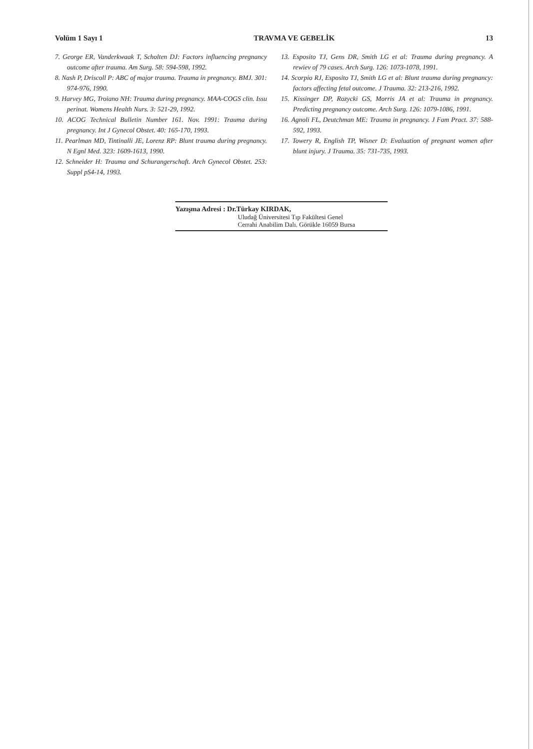Volüm 1 Sayı 1 TRAVMA VE GEBELİK 13
7. George ER, Vanderkwaak T, Scholten DJ: Factors influencing pregnancy outcome after trauma. Am Surg. 58: 594-598, 1992.
8. Nash P, Driscoll P: ABC of major trauma. Trauma in pregnancy. BMJ. 301: 974-976, 1990.
9. Harvey MG, Troiano NH: Trauma during pregnancy. MAA-COGS clin. Issu perinat. Womens Health Nurs. 3: 521-29, 1992.
10. ACOG Technical Bulletin Number 161. Nov. 1991: Trauma during pregnancy. Int J Gynecol Obstet. 40: 165-170, 1993.
11. Pearlman MD, Tintinalli JE, Lorenz RP: Blunt trauma during pregnancy. N Egnl Med. 323: 1609-1613, 1990.
12. Schneider H: Trauma and Schurangerschaft. Arch Gynecol Obstet. 253: Suppl pS4-14, 1993.
13. Esposito TJ, Gens DR, Smith LG et al: Trauma during pregnancy. A rewiev of 79 cases. Arch Surg. 126: 1073-1078, 1991.
14. Scorpio RJ, Esposito TJ, Smith LG et al: Blunt trauma during pregnancy: factors affecting fetal outcome. J Trauma. 32: 213-216, 1992.
15. Kissinger DP, Rozycki GS, Morris JA et al: Trauma in pregnancy. Predicting pregnancy outcome. Arch Surg. 126: 1079-1086, 1991.
16. Agnoli FL, Deutchman ME: Trauma in pregnancy. J Fam Pract. 37: 588-592, 1993.
17. Towery R, English TP, Wisner D: Evaluation of pregnant women after blunt injury. J Trauma. 35: 731-735, 1993.
Yazışma Adresi : Dr.Türkay KIRDAK,
Uludağ Üniversitesi Tıp Fakültesi Genel
Cerrahi Anabilim Dalı. Görükle 16059 Bursa